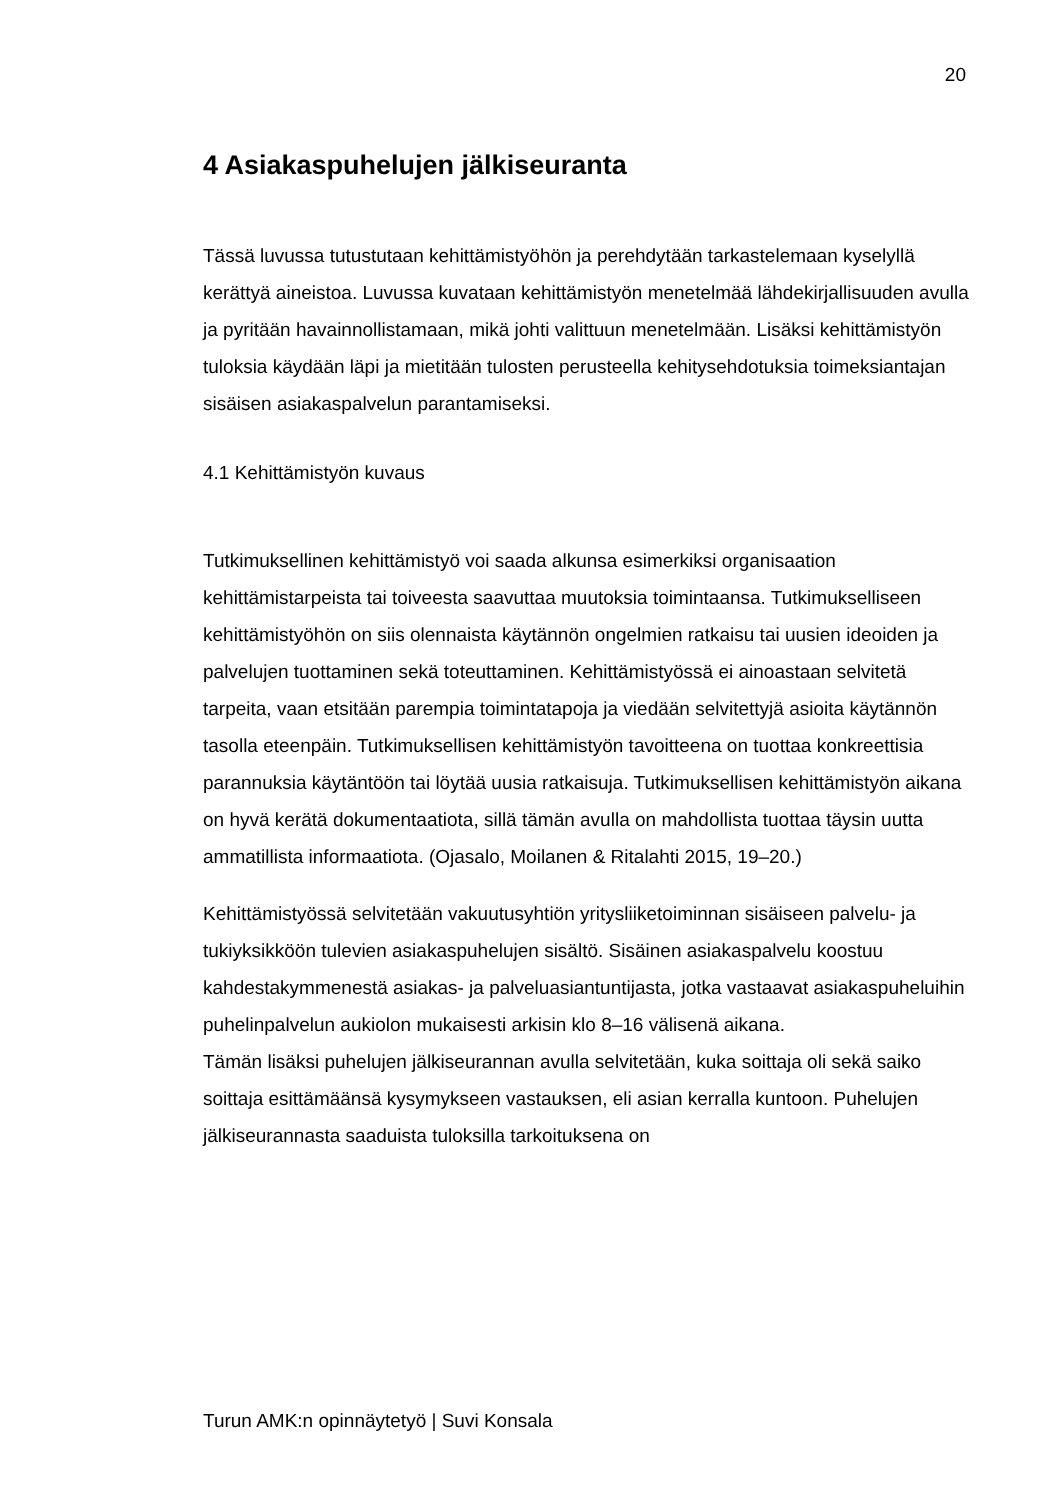20
4 Asiakaspuhelujen jälkiseuranta
Tässä luvussa tutustutaan kehittämistyöhön ja perehdytään tarkastelemaan kyselyllä kerättyä aineistoa. Luvussa kuvataan kehittämistyön menetelmää lähdekirjallisuuden avulla ja pyritään havainnollistamaan, mikä johti valittuun menetelmään. Lisäksi kehittämistyön tuloksia käydään läpi ja mietitään tulosten perusteella kehitysehdotuksia toimeksiantajan sisäisen asiakaspalvelun parantamiseksi.
4.1 Kehittämistyön kuvaus
Tutkimuksellinen kehittämistyö voi saada alkunsa esimerkiksi organisaation kehittämistarpeista tai toiveesta saavuttaa muutoksia toimintaansa. Tutkimukselliseen kehittämistyöhön on siis olennaista käytännön ongelmien ratkaisu tai uusien ideoiden ja palvelujen tuottaminen sekä toteuttaminen. Kehittämistyössä ei ainoastaan selvitetä tarpeita, vaan etsitään parempia toimintatapoja ja viedään selvitettyjä asioita käytännön tasolla eteenpäin. Tutkimuksellisen kehittämistyön tavoitteena on tuottaa konkreettisia parannuksia käytäntöön tai löytää uusia ratkaisuja. Tutkimuksellisen kehittämistyön aikana on hyvä kerätä dokumentaatiota, sillä tämän avulla on mahdollista tuottaa täysin uutta ammatillista informaatiota. (Ojasalo, Moilanen & Ritalahti 2015, 19–20.)
Kehittämistyössä selvitetään vakuutusyhtiön yritysliiketoiminnan sisäiseen palvelu- ja tukiyksikköön tulevien asiakaspuhelujen sisältö. Sisäinen asiakaspalvelu koostuu kahdestakymmenestä asiakas- ja palveluasiantuntijasta, jotka vastaavat asiakaspuheluihin puhelinpalvelun aukiolon mukaisesti arkisin klo 8–16 välisenä aikana.
Tämän lisäksi puhelujen jälkiseurannan avulla selvitetään, kuka soittaja oli sekä saiko soittaja esittämäänsä kysymykseen vastauksen, eli asian kerralla kuntoon. Puhelujen jälkiseurannasta saaduista tuloksilla tarkoituksena on
Turun AMK:n opinnäytetyö | Suvi Konsala